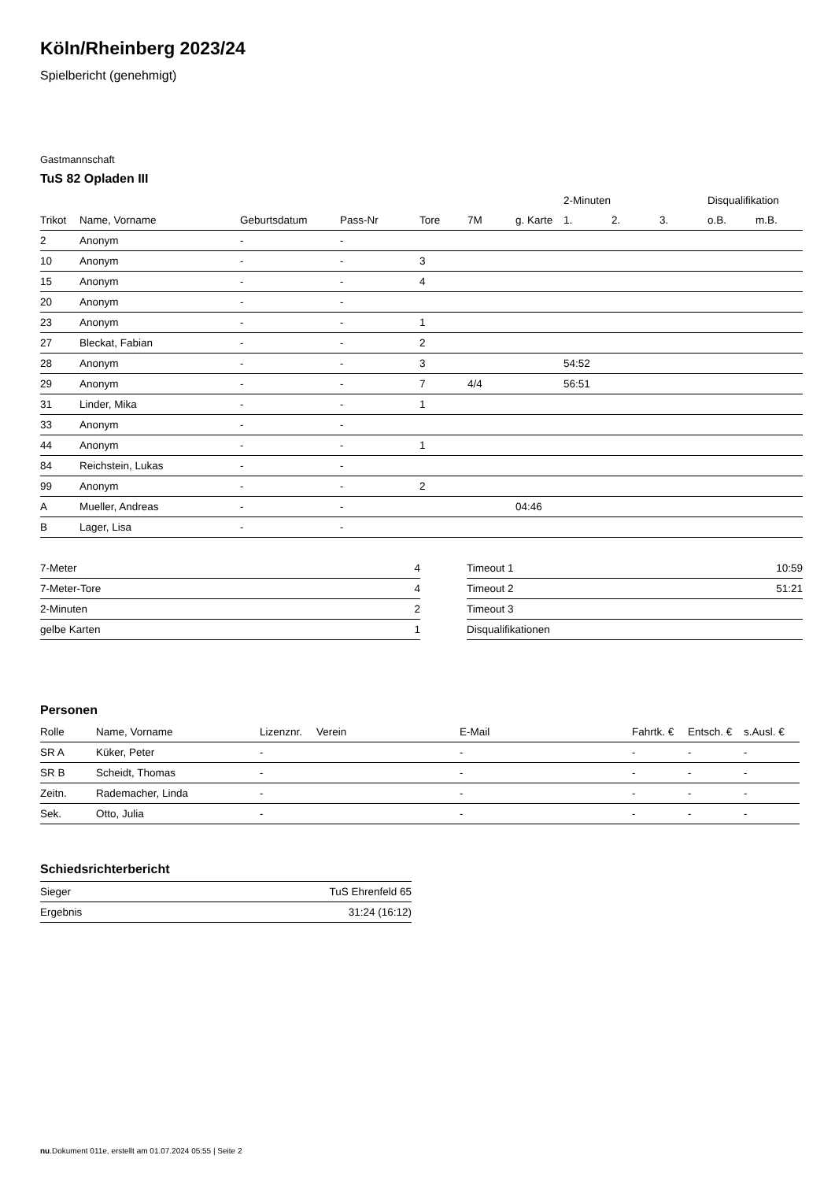Köln/Rheinberg 2023/24
Spielbericht (genehmigt)
Gastmannschaft
TuS 82 Opladen III
| | | | | | | | 2-Minuten | | | Disqualifikation | |
| --- | --- | --- | --- | --- | --- | --- | --- | --- | --- | --- | --- |
| Trikot | Name, Vorname | Geburtsdatum | Pass-Nr | Tore | 7M | g. Karte | 1. | 2. | 3. | o.B. | m.B. |
| 2 | Anonym | - | - | | | | | | | | |
| 10 | Anonym | - | - | 3 | | | | | | | |
| 15 | Anonym | - | - | 4 | | | | | | | |
| 20 | Anonym | - | - | | | | | | | | |
| 23 | Anonym | - | - | 1 | | | | | | | |
| 27 | Bleckat, Fabian | - | - | 2 | | | | | | | |
| 28 | Anonym | - | - | 3 | | | 54:52 | | | | |
| 29 | Anonym | - | - | 7 | 4/4 | | 56:51 | | | | |
| 31 | Linder, Mika | - | - | 1 | | | | | | | |
| 33 | Anonym | - | - | | | | | | | | |
| 44 | Anonym | - | - | 1 | | | | | | | |
| 84 | Reichstein, Lukas | - | - | | | | | | | | |
| 99 | Anonym | - | - | 2 | | | | | | | |
| A | Mueller, Andreas | - | - | | | 04:46 | | | | | |
| B | Lager, Lisa | - | - | | | | | | | | |
| 7-Meter | 4 |
| 7-Meter-Tore | 4 |
| 2-Minuten | 2 |
| gelbe Karten | 1 |
| Timeout 1 | 10:59 |
| Timeout 2 | 51:21 |
| Timeout 3 | |
| Disqualifikationen | |
Personen
| Rolle | Name, Vorname | Lizenznr. | Verein | E-Mail | Fahrtk. € | Entsch. € | s.Ausl. € |
| --- | --- | --- | --- | --- | --- | --- | --- |
| SR A | Küker, Peter | - | | - | - | - | - |
| SR B | Scheidt, Thomas | - | | - | - | - | - |
| Zeitn. | Rademacher, Linda | - | | - | - | - | - |
| Sek. | Otto, Julia | - | | - | - | - | - |
Schiedsrichterbericht
| Sieger | TuS Ehrenfeld 65 |
| Ergebnis | 31:24 (16:12) |
nu.Dokument 011e, erstellt am 01.07.2024 05:55 | Seite 2